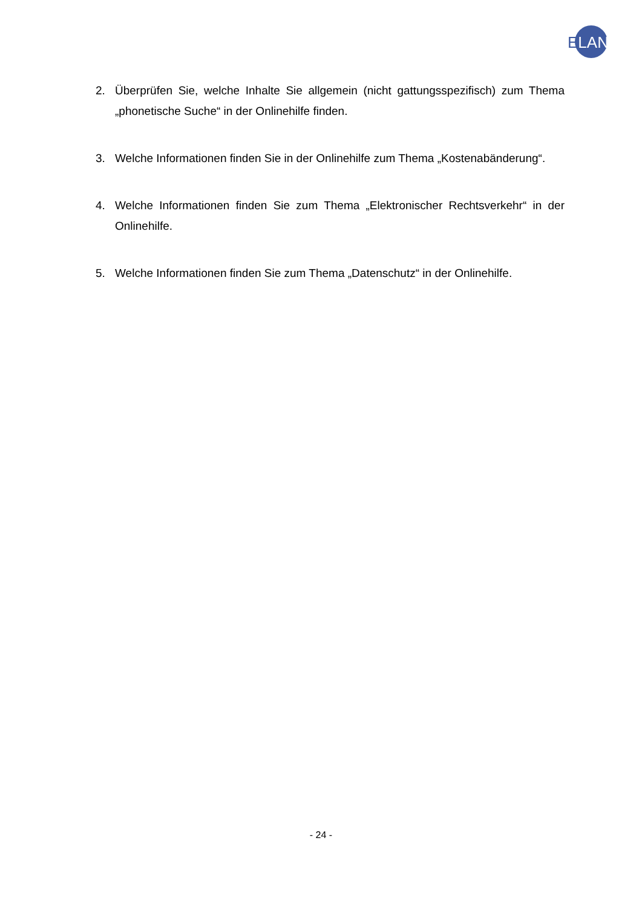ELAN
2. Überprüfen Sie, welche Inhalte Sie allgemein (nicht gattungsspezifisch) zum Thema „phonetische Suche“ in der Onlinehilfe finden.
3. Welche Informationen finden Sie in der Onlinehilfe zum Thema „Kostenabänderung“.
4. Welche Informationen finden Sie zum Thema „Elektronischer Rechtsverkehr“ in der Onlinehilfe.
5. Welche Informationen finden Sie zum Thema „Datenschutz“ in der Onlinehilfe.
- 24 -